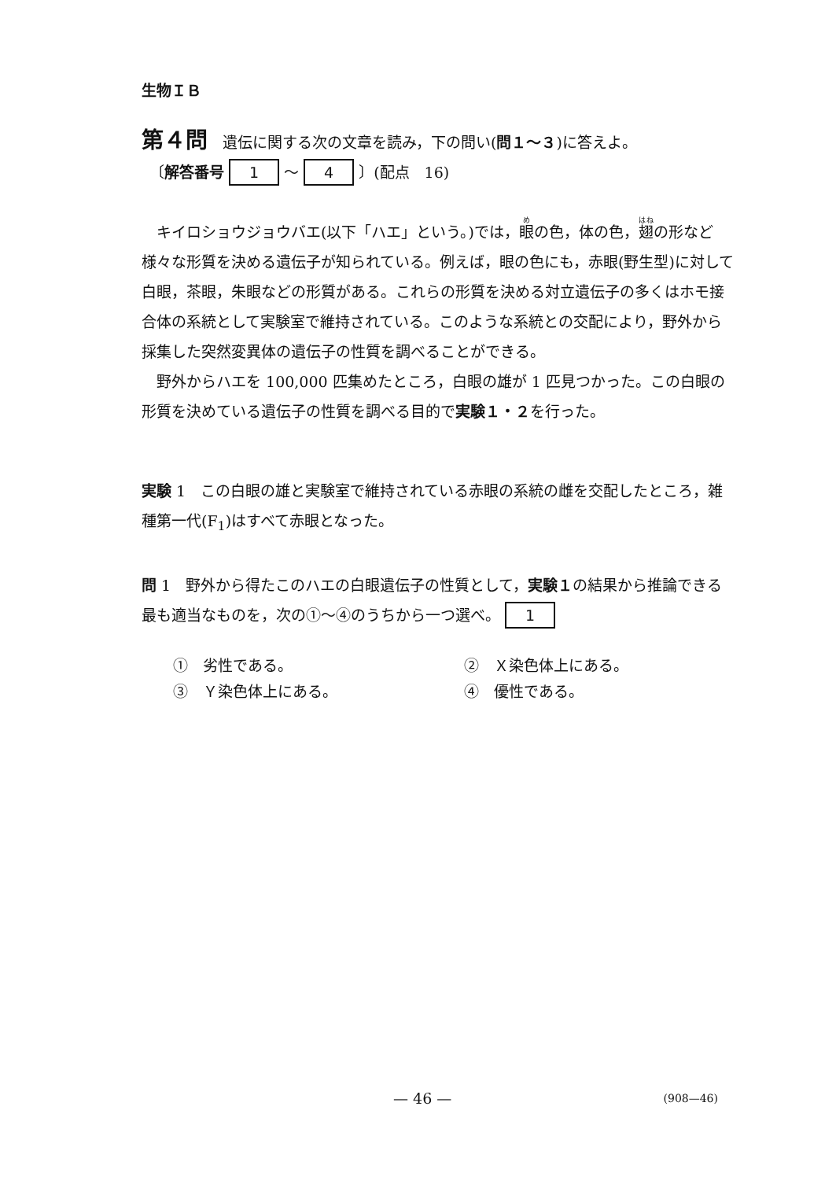生物ＩＢ
第４問　遺伝に関する次の文章を読み，下の問い(問１〜３)に答えよ。
〔解答番号 1 〜 4 〕(配点　16)
　キイロショウジョウバエ(以下「ハエ」という。)では，眼の色，体の色，翅の形など様々な形質を決める遺伝子が知られている。例えば，眼の色にも，赤眼(野生型)に対して白眼，茶眼，朱眼などの形質がある。これらの形質を決める対立遺伝子の多くはホモ接合体の系統として実験室で維持されている。このような系統との交配により，野外から採集した突然変異体の遺伝子の性質を調べることができる。
　野外からハエを 100,000 匹集めたところ，白眼の雄が 1 匹見つかった。この白眼の形質を決めている遺伝子の性質を調べる目的で実験１・２を行った。
実験 1　この白眼の雄と実験室で維持されている赤眼の系統の雌を交配したところ，雑種第一代(F<sub>1</sub>)はすべて赤眼となった。
問 1　野外から得たこのハエの白眼遺伝子の性質として，実験１の結果から推論できる最も適当なものを，次の①〜④のうちから一つ選べ。 1
①　劣性である。
②　Ｘ染色体上にある。
③　Ｙ染色体上にある。
④　優性である。
— 46 — (908—46)